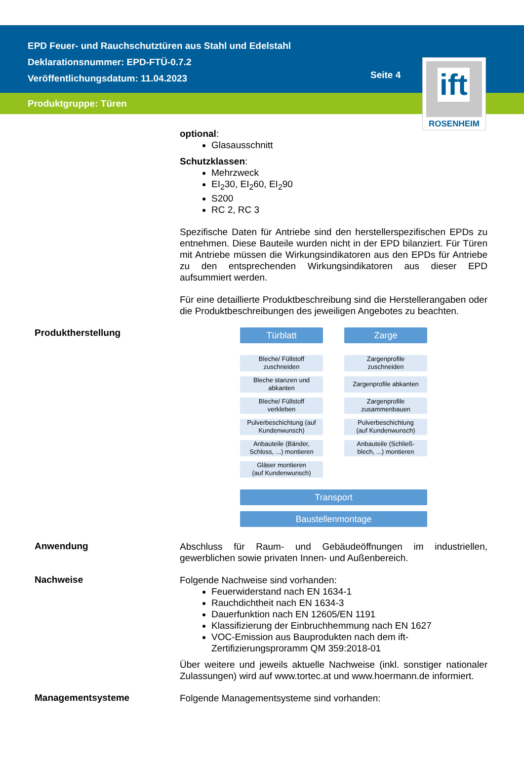EPD Feuer- und Rauchschutztüren aus Stahl und Edelstahl
Deklarationsnummer: EPD-FTÜ-0.7.2
Veröffentlichungsdatum: 11.04.2023
Seite 4
Produktgruppe: Türen
ift
ROSENHEIM
optional:
Glasausschnitt
Schutzklassen:
Mehrzweck
EI<sub>2</sub>30, EI<sub>2</sub>60, EI<sub>2</sub>90
S200
RC 2, RC 3
Spezifische Daten für Antriebe sind den herstellerspezifischen EPDs zu entnehmen. Diese Bauteile wurden nicht in der EPD bilanziert. Für Türen mit Antriebe müssen die Wirkungsindikatoren aus den EPDs für Antriebe zu den entsprechenden Wirkungsindikatoren aus dieser EPD aufsummiert werden.
Für eine detaillierte Produktbeschreibung sind die Herstellerangaben oder die Produktbeschreibungen des jeweiligen Angebotes zu beachten.
Produktherstellung
Türblatt
Bleche/ Füllstoff
zuschneiden
Bleche stanzen und
abkanten
Bleche/ Füllstoff
verkleben
Pulverbeschichtung (auf
Kundenwunsch)
Anbauteile (Bänder,
Schloss, ...) montieren
Gläser montieren
(auf Kundenwunsch)
Zarge
Zargenprofile
zuschneiden
Zargenprofile abkanten
Zargenprofile
zusammenbauen
Pulverbeschichtung
(auf Kundenwunsch)
Anbauteile (Schließ-
blech, ...) montieren
Transport
Baustellenmontage
Anwendung
Abschluss für Raum- und Gebäudeöffnungen im industriellen, gewerblichen sowie privaten Innen- und Außenbereich.
Nachweise
Folgende Nachweise sind vorhanden:
Feuerwiderstand nach EN 1634-1
Rauchdichtheit nach EN 1634-3
Dauerfunktion nach EN 12605/EN 1191
Klassifizierung der Einbruchhemmung nach EN 1627
VOC-Emission aus Bauprodukten nach dem ift-Zertifizierungsproramm QM 359:2018-01
Über weitere und jeweils aktuelle Nachweise (inkl. sonstiger nationaler Zulassungen) wird auf www.tortec.at und www.hoermann.de informiert.
Managementsysteme
Folgende Managementsysteme sind vorhanden: